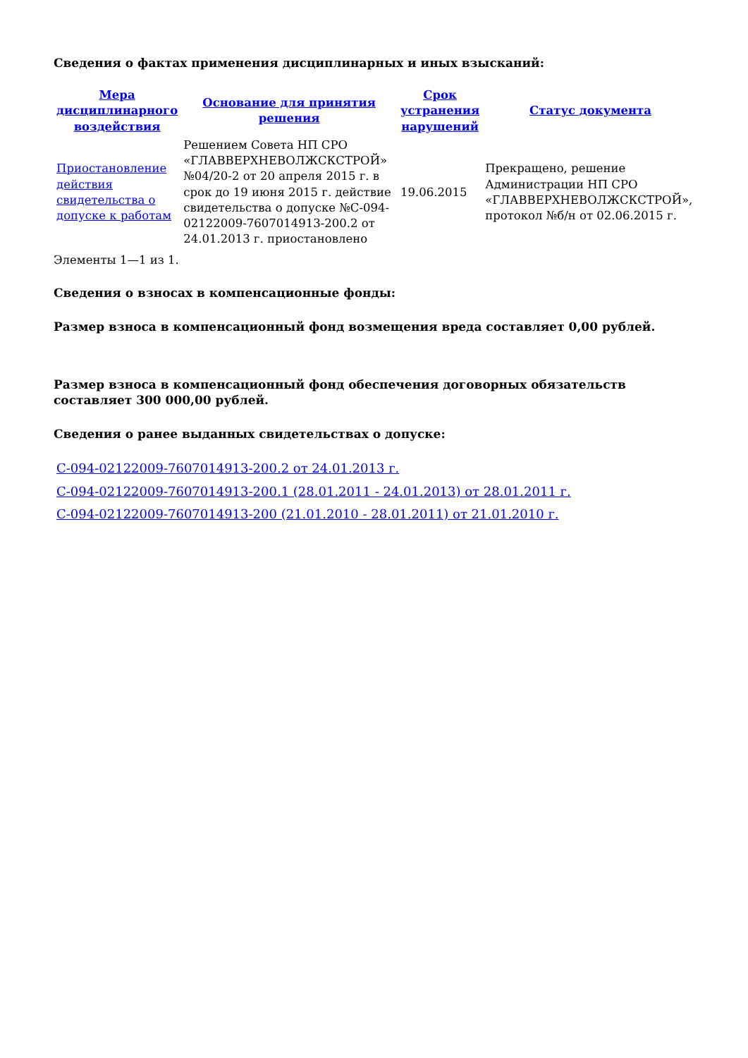Сведения о фактах применения дисциплинарных и иных взысканий:
| Мера дисциплинарного воздействия | Основание для принятия решения | Срок устранения нарушений | Статус документа |
| --- | --- | --- | --- |
| Приостановление действия свидетельства о допуске к работам | Решением Совета НП СРО «ГЛАВВЕРХНЕВОЛЖСКСТРОЙ» №04/20-2 от 20 апреля 2015 г. в срок до 19 июня 2015 г. действие свидетельства о допуске №С-094-02122009-7607014913-200.2 от 24.01.2013 г. приостановлено | 19.06.2015 | Прекращено, решение Администрации НП СРО «ГЛАВВЕРХНЕВОЛЖСКСТРОЙ», протокол №б/н от 02.06.2015 г. |
Элементы 1—1 из 1.
Сведения о взносах в компенсационные фонды:
Размер взноса в компенсационный фонд возмещения вреда составляет 0,00 рублей.
Размер взноса в компенсационный фонд обеспечения договорных обязательств составляет 300 000,00 рублей.
Сведения о ранее выданных свидетельствах о допуске:
С-094-02122009-7607014913-200.2 от 24.01.2013 г.
С-094-02122009-7607014913-200.1 (28.01.2011 - 24.01.2013) от 28.01.2011 г.
С-094-02122009-7607014913-200 (21.01.2010 - 28.01.2011) от 21.01.2010 г.